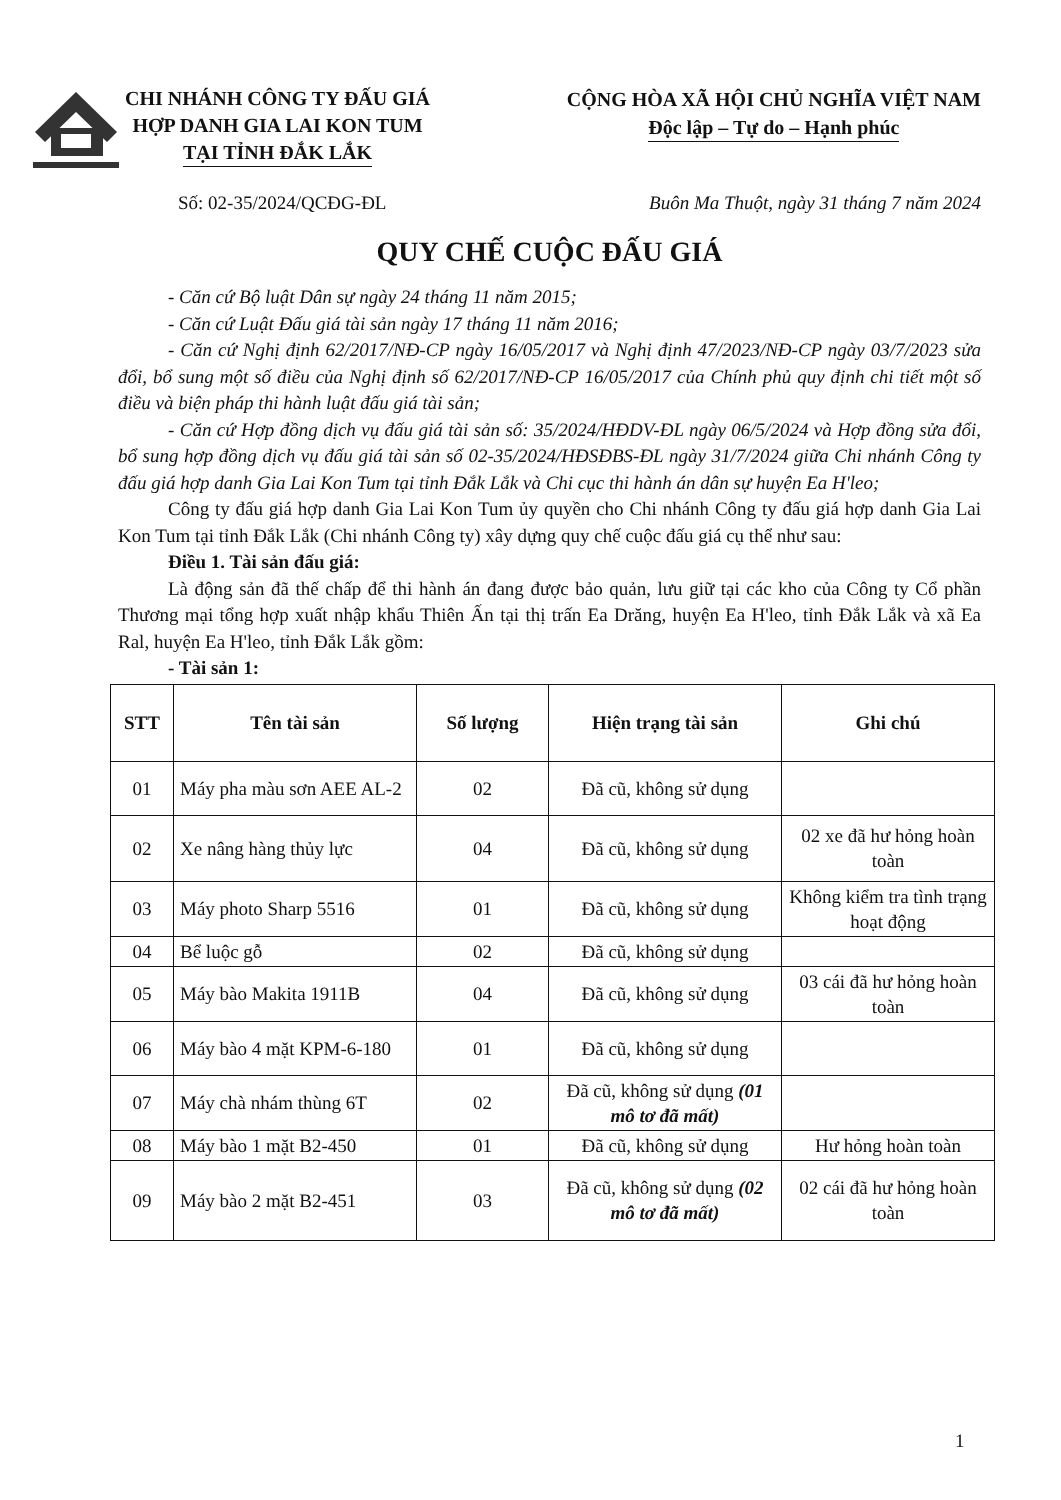CHI NHÁNH CÔNG TY ĐẤU GIÁ
HỢP DANH GIA LAI KON TUM
TẠI TỈNH ĐẮK LẮK
CỘNG HÒA XÃ HỘI CHỦ NGHĨA VIỆT NAM
Độc lập – Tự do – Hạnh phúc
Số: 02-35/2024/QCĐG-ĐL Buôn Ma Thuột, ngày 31 tháng 7 năm 2024
QUY CHẾ CUỘC ĐẤU GIÁ
- Căn cứ Bộ luật Dân sự ngày 24 tháng 11 năm 2015;
- Căn cứ Luật Đấu giá tài sản ngày 17 tháng 11 năm 2016;
- Căn cứ Nghị định 62/2017/NĐ-CP ngày 16/05/2017 và Nghị định 47/2023/NĐ-CP ngày 03/7/2023 sửa đổi, bổ sung một số điều của Nghị định số 62/2017/NĐ-CP 16/05/2017 của Chính phủ quy định chi tiết một số điều và biện pháp thi hành luật đấu giá tài sản;
- Căn cứ Hợp đồng dịch vụ đấu giá tài sản số: 35/2024/HĐDV-ĐL ngày 06/5/2024 và Hợp đồng sửa đổi, bổ sung hợp đồng dịch vụ đấu giá tài sản số 02-35/2024/HĐSĐBS-ĐL ngày 31/7/2024 giữa Chi nhánh Công ty đấu giá hợp danh Gia Lai Kon Tum tại tỉnh Đắk Lắk và Chi cục thi hành án dân sự huyện Ea H'leo;
Công ty đấu giá hợp danh Gia Lai Kon Tum ủy quyền cho Chi nhánh Công ty đấu giá hợp danh Gia Lai Kon Tum tại tỉnh Đắk Lắk (Chi nhánh Công ty) xây dựng quy chế cuộc đấu giá cụ thể như sau:
Điều 1. Tài sản đấu giá:
Là động sản đã thế chấp để thi hành án đang được bảo quản, lưu giữ tại các kho của Công ty Cổ phần Thương mại tổng hợp xuất nhập khẩu Thiên Ấn tại thị trấn Ea Drăng, huyện Ea H'leo, tỉnh Đắk Lắk và xã Ea Ral, huyện Ea H'leo, tỉnh Đắk Lắk gồm:
- Tài sản 1:
| STT | Tên tài sản | Số lượng | Hiện trạng tài sản | Ghi chú |
| --- | --- | --- | --- | --- |
| 01 | Máy pha màu sơn AEE AL-2 | 02 | Đã cũ, không sử dụng | |
| 02 | Xe nâng hàng thủy lực | 04 | Đã cũ, không sử dụng | 02 xe đã hư hỏng hoàn toàn |
| 03 | Máy photo Sharp 5516 | 01 | Đã cũ, không sử dụng | Không kiểm tra tình trạng hoạt động |
| 04 | Bể luộc gỗ | 02 | Đã cũ, không sử dụng | |
| 05 | Máy bào Makita 1911B | 04 | Đã cũ, không sử dụng | 03 cái đã hư hỏng hoàn toàn |
| 06 | Máy bào 4 mặt KPM-6-180 | 01 | Đã cũ, không sử dụng | |
| 07 | Máy chà nhám thùng 6T | 02 | Đã cũ, không sử dụng (01 mô tơ đã mất) | |
| 08 | Máy bào 1 mặt B2-450 | 01 | Đã cũ, không sử dụng | Hư hỏng hoàn toàn |
| 09 | Máy bào 2 mặt B2-451 | 03 | Đã cũ, không sử dụng (02 mô tơ đã mất) | 02 cái đã hư hỏng hoàn toàn |
1